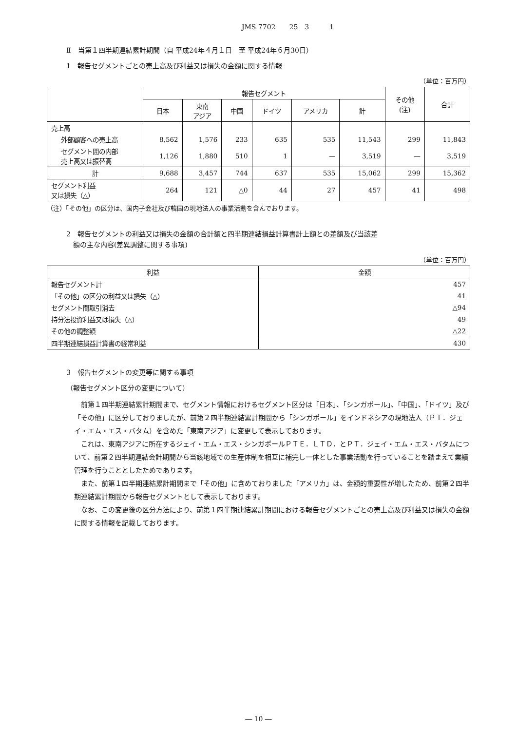JMS 7702　　25　3　　　1
Ⅱ　当第１四半期連結累計期間（自 平成24年４月１日　至 平成24年６月30日）
1　報告セグメントごとの売上高及び利益又は損失の金額に関する情報
（単位：百万円）
| | 報告セグメント | | | | | | その他 (注) | 合計 |
| --- | --- | --- | --- | --- | --- | --- | --- | --- |
| | 日本 | 東南 アジア | 中国 | ドイツ | アメリカ | 計 | | |
| 売上高 | | | | | | | | |
| 外部顧客への売上高 | 8,562 | 1,576 | 233 | 635 | 535 | 11,543 | 299 | 11,843 |
| セグメント間の内部 売上高又は振替高 | 1,126 | 1,880 | 510 | 1 | — | 3,519 | — | 3,519 |
| 計 | 9,688 | 3,457 | 744 | 637 | 535 | 15,062 | 299 | 15,362 |
| セグメント利益 又は損失（△） | 264 | 121 | △0 | 44 | 27 | 457 | 41 | 498 |
（注）「その他」の区分は、国内子会社及び韓国の現地法人の事業活動を含んでおります。
2　報告セグメントの利益又は損失の金額の合計額と四半期連結損益計算書計上額との差額及び当該差
　額の主な内容(差異調整に関する事項)
（単位：百万円）
| 利益 | 金額 |
| --- | --- |
| 報告セグメント計 | 457 |
| 「その他」の区分の利益又は損失（△） | 41 |
| セグメント間取引消去 | △94 |
| 持分法投資利益又は損失（△） | 49 |
| その他の調整額 | △22 |
| 四半期連結損益計算書の経常利益 | 430 |
3　報告セグメントの変更等に関する事項
（報告セグメント区分の変更について）
前第１四半期連結累計期間まで、セグメント情報におけるセグメント区分は「日本」、「シンガポール」、「中国」、「ドイツ」及び「その他」に区分しておりましたが、前第２四半期連結累計期間から「シンガポール」をインドネシアの現地法人（ＰＴ．ジェイ・エム・エス・バタム）を含めた「東南アジア」に変更して表示しております。
これは、東南アジアに所在するジェイ・エム・エス・シンガポールＰＴＥ．ＬＴＤ．とＰＴ．ジェイ・エム・エス・バタムについて、前第２四半期連結会計期間から当該地域での生産体制を相互に補完し一体とした事業活動を行っていることを踏まえて業績管理を行うこととしたためであります。
また、前第１四半期連結累計期間まで「その他」に含めておりました「アメリカ」は、金額的重要性が増したため、前第２四半期連結累計期間から報告セグメントとして表示しております。
なお、この変更後の区分方法により、前第１四半期連結累計期間における報告セグメントごとの売上高及び利益又は損失の金額に関する情報を記載しております。
― 10 ―